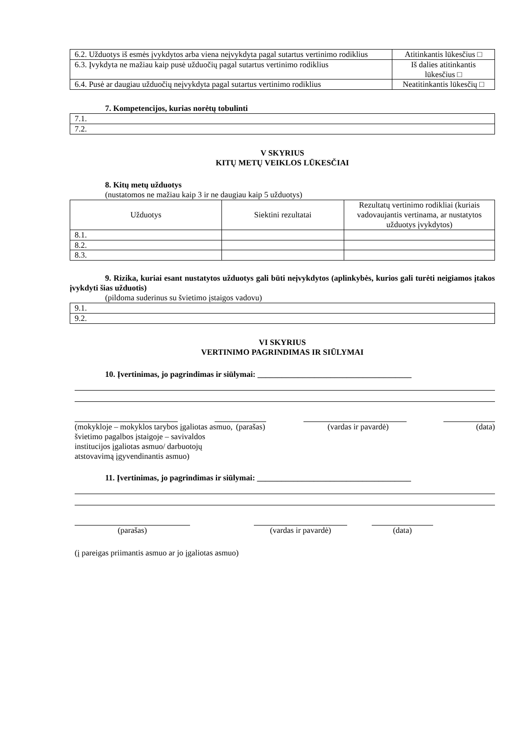| 6.2. Užduotys iš esmės įvykdytos arba viena neįvykdyta pagal sutartus vertinimo rodiklius | Atitinkantis lūkesčius □ |
| 6.3. Įvykdyta ne mažiau kaip pusė užduočių pagal sutartus vertinimo rodiklius | Iš dalies atitinkantis lūkesčius □ |
| 6.4. Pusė ar daugiau užduočių neįvykdyta pagal sutartus vertinimo rodiklius | Neatitinkantis lūkesčių □ |
7. Kompetencijos, kurias norėtų tobulinti
| 7.1. |
| 7.2. |
V SKYRIUS
KITŲ METŲ VEIKLOS LŪKESČIAI
8. Kitų metų užduotys
(nustatomos ne mažiau kaip 3 ir ne daugiau kaip 5 užduotys)
| Užduotys | Siektini rezultatai | Rezultatų vertinimo rodikliai (kuriais vadovaujantis vertinama, ar nustatytos užduotys įvykdytos) |
| 8.1. | | |
| 8.2. | | |
| 8.3. | | |
9. Rizika, kuriai esant nustatytos užduotys gali būti neįvykdytos (aplinkybės, kurios gali turėti neigiamos įtakos įvykdyti šias užduotis)
(pildoma suderinus su švietimo įstaigos vadovu)
| 9.1. |
| 9.2. |
VI SKYRIUS
VERTINIMO PAGRINDIMAS IR SIŪLYMAI
10. Įvertinimas, jo pagrindimas ir siūlymai: ______________________________________
(mokykloje – mokyklos tarybos įgaliotas asmuo, švietimo pagalbos įstaigoje – savivaldos institucijos įgaliotas asmuo/ darbuotojų atstovavimą įgyvendinantis asmuo)
(parašas) (vardas ir pavardė) (data)
11. Įvertinimas, jo pagrindimas ir siūlymai: ______________________________________
(parašas) (vardas ir pavardė) (data)
(į pareigas priimantis asmuo ar jo įgaliotas asmuo)